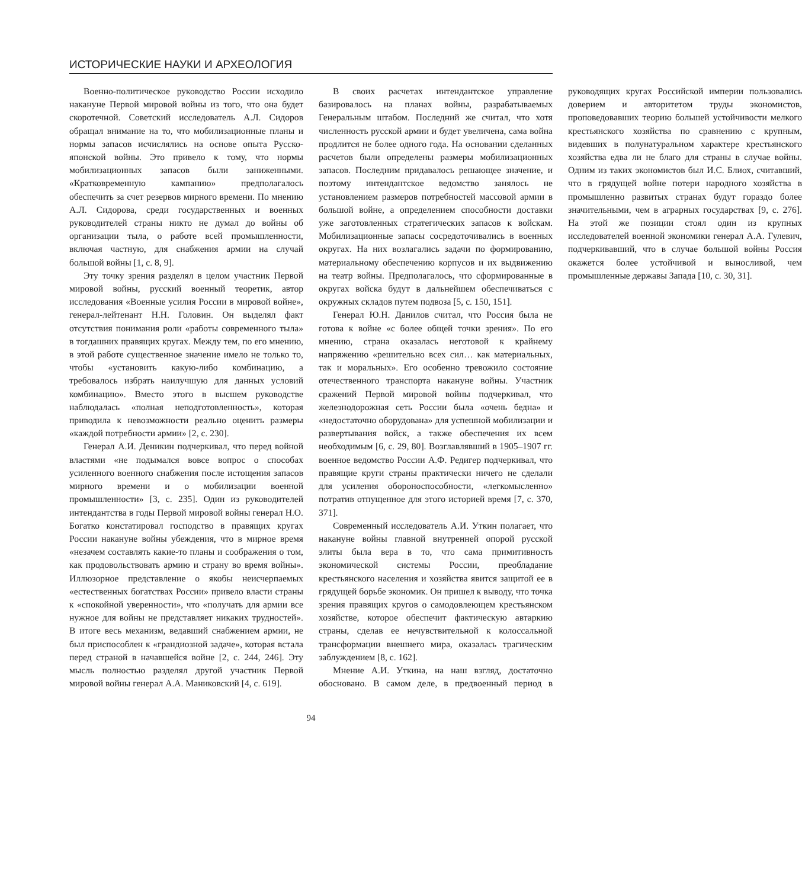ИСТОРИЧЕСКИЕ НАУКИ И АРХЕОЛОГИЯ
Военно-политическое руководство России исходило накануне Первой мировой войны из того, что она будет скоротечной. Советский исследователь А.Л. Сидоров обращал внимание на то, что мобилизационные планы и нормы запасов исчислялись на основе опыта Русско-японской войны. Это привело к тому, что нормы мобилизационных запасов были заниженными. «Кратковременную кампанию» предполагалось обеспечить за счет резервов мирного времени. По мнению А.Л. Сидорова, среди государственных и военных руководителей страны никто не думал до войны об организации тыла, о работе всей промышленности, включая частную, для снабжения армии на случай большой войны [1, с. 8, 9].
Эту точку зрения разделял в целом участник Первой мировой войны, русский военный теоретик, автор исследования «Военные усилия России в мировой войне», генерал-лейтенант Н.Н. Головин. Он выделял факт отсутствия понимания роли «работы современного тыла» в тогдашних правящих кругах. Между тем, по его мнению, в этой работе существенное значение имело не только то, чтобы «установить какую-либо комбинацию, а требовалось избрать наилучшую для данных условий комбинацию». Вместо этого в высшем руководстве наблюдалась «полная неподготовленность», которая приводила к невозможности реально оценить размеры «каждой потребности армии» [2, с. 230].
Генерал А.И. Деникин подчеркивал, что перед войной властями «не подымался вовсе вопрос о способах усиленного военного снабжения после истощения запасов мирного времени и о мобилизации военной промышленности» [3, с. 235]. Один из руководителей интендантства в годы Первой мировой войны генерал Н.О. Богатко констатировал господство в правящих кругах России накануне войны убеждения, что в мирное время «незачем составлять какие-то планы и соображения о том, как продовольствовать армию и страну во время войны». Иллюзорное представление о якобы неисчерпаемых «естественных богатствах России» привело власти страны к «спокойной уверенности», что «получать для армии все нужное для войны не представляет никаких трудностей». В итоге весь механизм, ведавший снабжением армии, не был приспособлен к «грандиозной задаче», которая встала перед страной в начавшейся войне [2, с. 244, 246]. Эту мысль полностью разделял другой участник Первой мировой войны генерал А.А. Маниковский [4, с. 619].
В своих расчетах интендантское управление базировалось на планах войны, разрабатываемых Генеральным штабом. Последний же считал, что хотя численность русской армии и будет увеличена, сама война продлится не более одного года. На основании сделанных расчетов были определены размеры мобилизационных запасов. Последним придавалось решающее значение, и поэтому интендантское ведомство занялось не установлением размеров потребностей массовой армии в большой войне, а определением способности доставки уже заготовленных стратегических запасов к войскам. Мобилизационные запасы сосредоточивались в военных округах. На них возлагались задачи по формированию, материальному обеспечению корпусов и их выдвижению на театр войны. Предполагалось, что сформированные в округах войска будут в дальнейшем обеспечиваться с окружных складов путем подвоза [5, с. 150, 151].
Генерал Ю.Н. Данилов считал, что Россия была не готова к войне «с более общей точки зрения». По его мнению, страна оказалась неготовой к крайнему напряжению «решительно всех сил… как материальных, так и моральных». Его особенно тревожило состояние отечественного транспорта накануне войны. Участник сражений Первой мировой войны подчеркивал, что железнодорожная сеть России была «очень бедна» и «недостаточно оборудована» для успешной мобилизации и развертывания войск, а также обеспечения их всем необходимым [6, с. 29, 80]. Возглавлявший в 1905–1907 гг. военное ведомство России А.Ф. Редигер подчеркивал, что правящие круги страны практически ничего не сделали для усиления обороноспособности, «легкомысленно» потратив отпущенное для этого историей время [7, с. 370, 371].
Современный исследователь А.И. Уткин полагает, что накануне войны главной внутренней опорой русской элиты была вера в то, что сама примитивность экономической системы России, преобладание крестьянского населения и хозяйства явится защитой ее в грядущей борьбе экономик. Он пришел к выводу, что точка зрения правящих кругов о самодовлеющем крестьянском хозяйстве, которое обеспечит фактическую автаркию страны, сделав ее нечувствительной к колоссальной трансформации внешнего мира, оказалась трагическим заблуждением [8, с. 162].
Мнение А.И. Уткина, на наш взгляд, достаточно обосновано. В самом деле, в предвоенный период в руководящих кругах Российской империи пользовались доверием и авторитетом труды экономистов, проповедовавших теорию большей устойчивости мелкого крестьянского хозяйства по сравнению с крупным, видевших в полунатуральном характере крестьянского хозяйства едва ли не благо для страны в случае войны. Одним из таких экономистов был И.С. Блиох, считавший, что в грядущей войне потери народного хозяйства в промышленно развитых странах будут гораздо более значительными, чем в аграрных государствах [9, с. 276]. На этой же позиции стоял один из крупных исследователей военной экономики генерал А.А. Гулевич, подчеркивавший, что в случае большой войны Россия окажется более устойчивой и выносливой, чем промышленные державы Запада [10, с. 30, 31].
94